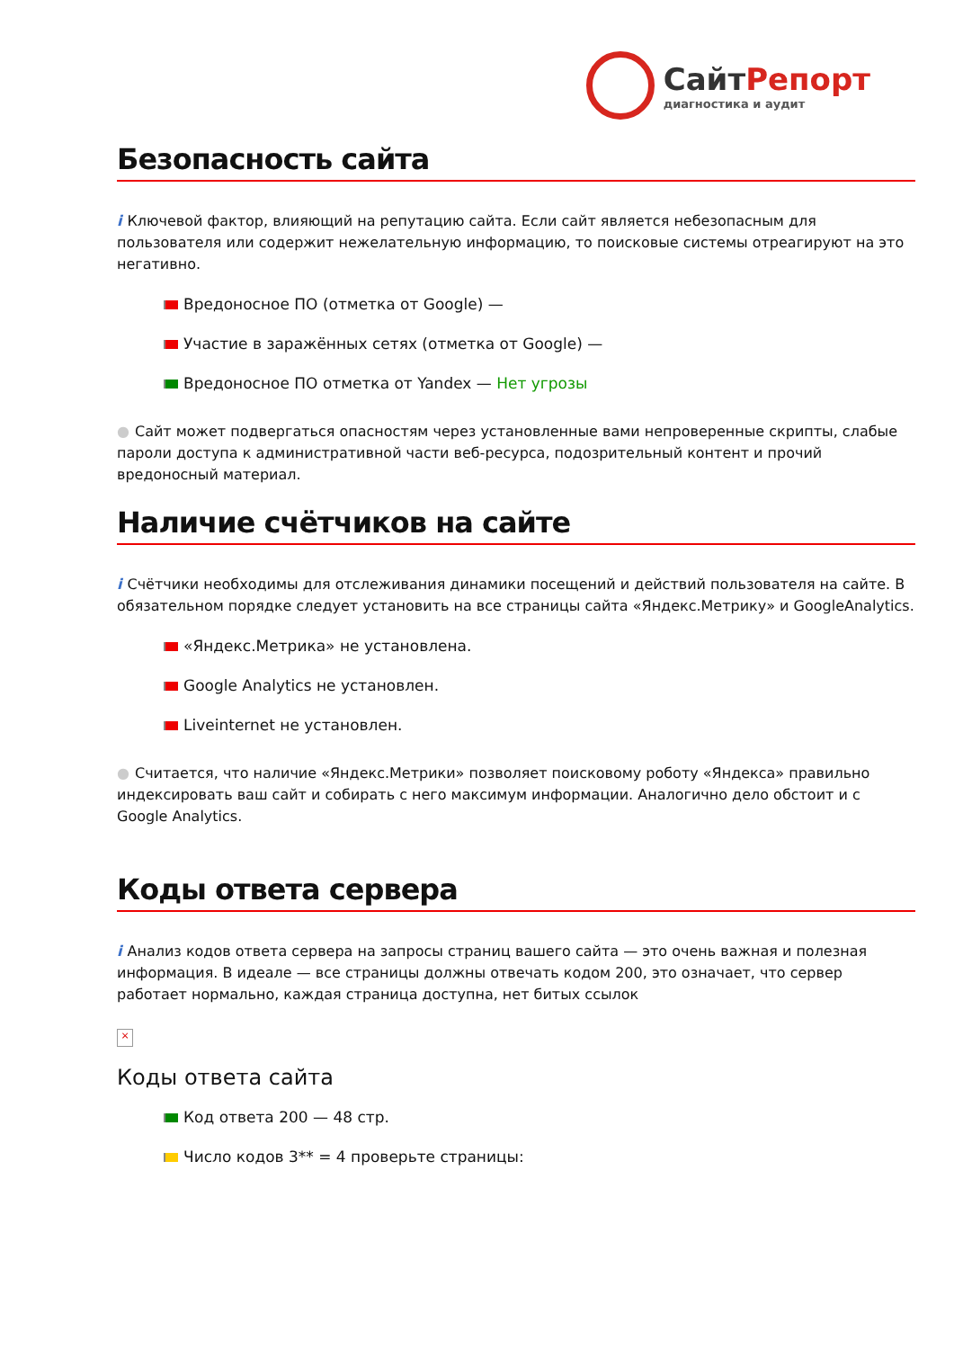СайтРепорт
диагностика и аудит
Безопасность сайта
i Ключевой фактор, влияющий на репутацию сайта. Если сайт является небезопасным для пользователя или содержит нежелательную информацию, то поисковые системы отреагируют на это негативно.
Вредоносное ПО (отметка от Google) —
Участие в заражённых сетях (отметка от Google) —
Вредоносное ПО отметка от Yandex — Нет угрозы
● Сайт может подвергаться опасностям через установленные вами непроверенные скрипты, слабые пароли доступа к административной части веб-ресурса, подозрительный контент и прочий вредоносный материал.
Наличие счётчиков на сайте
i Счётчики необходимы для отслеживания динамики посещений и действий пользователя на сайте. В обязательном порядке следует установить на все страницы сайта «Яндекс.Метрику» и GoogleAnalytics.
«Яндекс.Метрика» не установлена.
Google Analytics не установлен.
Liveinternet не установлен.
● Считается, что наличие «Яндекс.Метрики» позволяет поисковому роботу «Яндекса» правильно индексировать ваш сайт и собирать с него максимум информации. Аналогично дело обстоит и с Google Analytics.
Коды ответа сервера
i Анализ кодов ответа сервера на запросы страниц вашего сайта — это очень важная и полезная информация. В идеале — все страницы должны отвечать кодом 200, это означает, что сервер работает нормально, каждая страница доступна, нет битых ссылок
×
Коды ответа сайта
Код ответа 200 — 48 стр.
Число кодов 3** = 4 проверьте страницы: